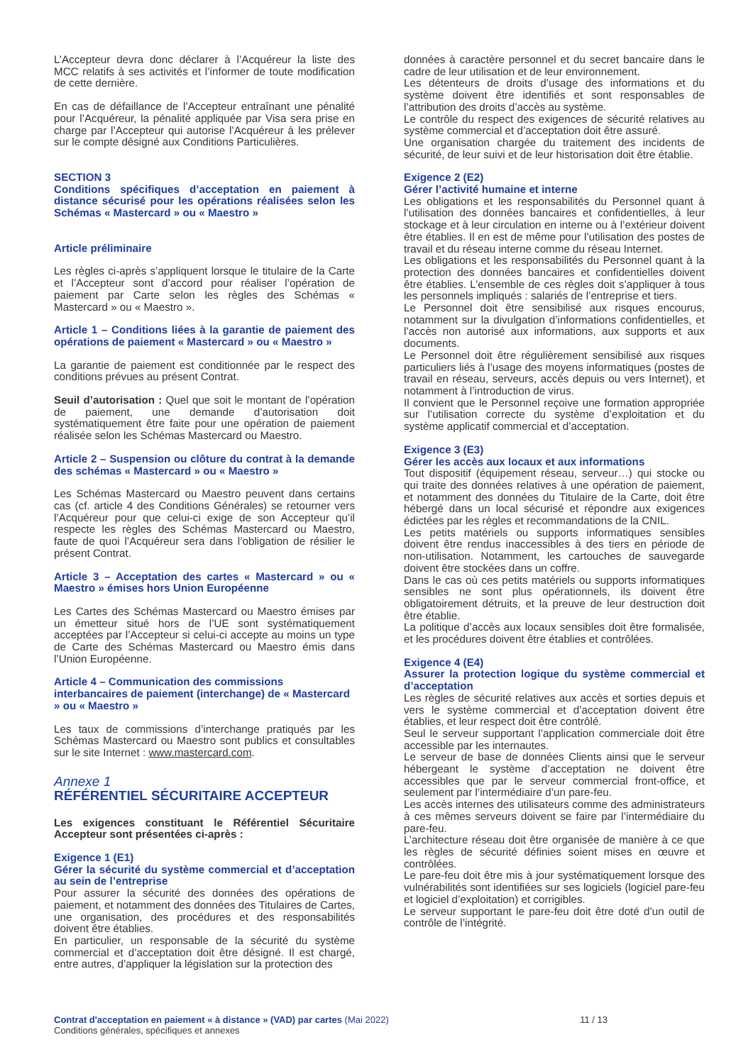L’Accepteur devra donc déclarer à l’Acquéreur la liste des MCC relatifs à ses activités et l’informer de toute modification de cette dernière.
En cas de défaillance de l’Accepteur entraînant une pénalité pour l’Acquéreur, la pénalité appliquée par Visa sera prise en charge par l’Accepteur qui autorise l’Acquéreur à les prélever sur le compte désigné aux Conditions Particulières.
SECTION 3
Conditions spécifiques d’acceptation en paiement à distance sécurisé pour les opérations réalisées selon les Schémas « Mastercard » ou « Maestro »
Article préliminaire
Les règles ci-après s’appliquent lorsque le titulaire de la Carte et l’Accepteur sont d’accord pour réaliser l’opération de paiement par Carte selon les règles des Schémas « Mastercard » ou « Maestro ».
Article 1 – Conditions liées à la garantie de paiement des opérations de paiement « Mastercard » ou « Maestro »
La garantie de paiement est conditionnée par le respect des conditions prévues au présent Contrat.
Seuil d’autorisation : Quel que soit le montant de l’opération de paiement, une demande d’autorisation doit systématiquement être faite pour une opération de paiement réalisée selon les Schémas Mastercard ou Maestro.
Article 2 – Suspension ou clôture du contrat à la demande des schémas « Mastercard » ou « Maestro »
Les Schémas Mastercard ou Maestro peuvent dans certains cas (cf. article 4 des Conditions Générales) se retourner vers l’Acquéreur pour que celui-ci exige de son Accepteur qu’il respecte les règles des Schémas Mastercard ou Maestro, faute de quoi l’Acquéreur sera dans l’obligation de résilier le présent Contrat.
Article 3 – Acceptation des cartes « Mastercard » ou « Maestro » émises hors Union Européenne
Les Cartes des Schémas Mastercard ou Maestro émises par un émetteur situé hors de l’UE sont systématiquement acceptées par l’Accepteur si celui-ci accepte au moins un type de Carte des Schémas Mastercard ou Maestro émis dans l’Union Européenne.
Article 4 – Communication des commissions interbancaires de paiement (interchange) de « Mastercard » ou « Maestro »
Les taux de commissions d’interchange pratiqués par les Schémas Mastercard ou Maestro sont publics et consultables sur le site Internet : www.mastercard.com.
Annexe 1
RÉFÉRENTIEL SÉCURITAIRE ACCEPTEUR
Les exigences constituant le Référentiel Sécuritaire Accepteur sont présentées ci-après :
Exigence 1 (E1)
Gérer la sécurité du système commercial et d’acceptation au sein de l’entreprise
Pour assurer la sécurité des données des opérations de paiement, et notamment des données des Titulaires de Cartes, une organisation, des procédures et des responsabilités doivent être établies.
En particulier, un responsable de la sécurité du système commercial et d’acceptation doit être désigné. Il est chargé, entre autres, d’appliquer la législation sur la protection des
données à caractère personnel et du secret bancaire dans le cadre de leur utilisation et de leur environnement.
Les détenteurs de droits d’usage des informations et du système doivent être identifiés et sont responsables de l’attribution des droits d’accès au système.
Le contrôle du respect des exigences de sécurité relatives au système commercial et d’acceptation doit être assuré.
Une organisation chargée du traitement des incidents de sécurité, de leur suivi et de leur historisation doit être établie.
Exigence 2 (E2)
Gérer l’activité humaine et interne
Les obligations et les responsabilités du Personnel quant à l’utilisation des données bancaires et confidentielles, à leur stockage et à leur circulation en interne ou à l’extérieur doivent être établies. Il en est de même pour l’utilisation des postes de travail et du réseau interne comme du réseau Internet.
Les obligations et les responsabilités du Personnel quant à la protection des données bancaires et confidentielles doivent être établies. L’ensemble de ces règles doit s’appliquer à tous les personnels impliqués : salariés de l’entreprise et tiers.
Le Personnel doit être sensibilisé aux risques encourus, notamment sur la divulgation d’informations confidentielles, et l’accès non autorisé aux informations, aux supports et aux documents.
Le Personnel doit être régulièrement sensibilisé aux risques particuliers liés à l’usage des moyens informatiques (postes de travail en réseau, serveurs, accès depuis ou vers Internet), et notamment à l’introduction de virus.
Il convient que le Personnel reçoive une formation appropriée sur l’utilisation correcte du système d’exploitation et du système applicatif commercial et d’acceptation.
Exigence 3 (E3)
Gérer les accès aux locaux et aux informations
Tout dispositif (équipement réseau, serveur…) qui stocke ou qui traite des données relatives à une opération de paiement, et notamment des données du Titulaire de la Carte, doit être hébergé dans un local sécurisé et répondre aux exigences édictées par les règles et recommandations de la CNIL.
Les petits matériels ou supports informatiques sensibles doivent être rendus inaccessibles à des tiers en période de non-utilisation. Notamment, les cartouches de sauvegarde doivent être stockées dans un coffre.
Dans le cas où ces petits matériels ou supports informatiques sensibles ne sont plus opérationnels, ils doivent être obligatoirement détruits, et la preuve de leur destruction doit être établie.
La politique d’accès aux locaux sensibles doit être formalisée, et les procédures doivent être établies et contrôlées.
Exigence 4 (E4)
Assurer la protection logique du système commercial et d’acceptation
Les règles de sécurité relatives aux accès et sorties depuis et vers le système commercial et d’acceptation doivent être établies, et leur respect doit être contrôlé.
Seul le serveur supportant l’application commerciale doit être accessible par les internautes.
Le serveur de base de données Clients ainsi que le serveur hébergeant le système d’acceptation ne doivent être accessibles que par le serveur commercial front-office, et seulement par l’intermédiaire d’un pare-feu.
Les accès internes des utilisateurs comme des administrateurs à ces mêmes serveurs doivent se faire par l’intermédiaire du pare-feu.
L’architecture réseau doit être organisée de manière à ce que les règles de sécurité définies soient mises en œuvre et contrôlées.
Le pare-feu doit être mis à jour systématiquement lorsque des vulnérabilités sont identifiées sur ses logiciels (logiciel pare-feu et logiciel d’exploitation) et corrigibles.
Le serveur supportant le pare-feu doit être doté d’un outil de contrôle de l’intégrité.
Contrat d'acceptation en paiement « à distance » (VAD) par cartes (Mai 2022) 11 / 13
Conditions générales, spécifiques et annexes